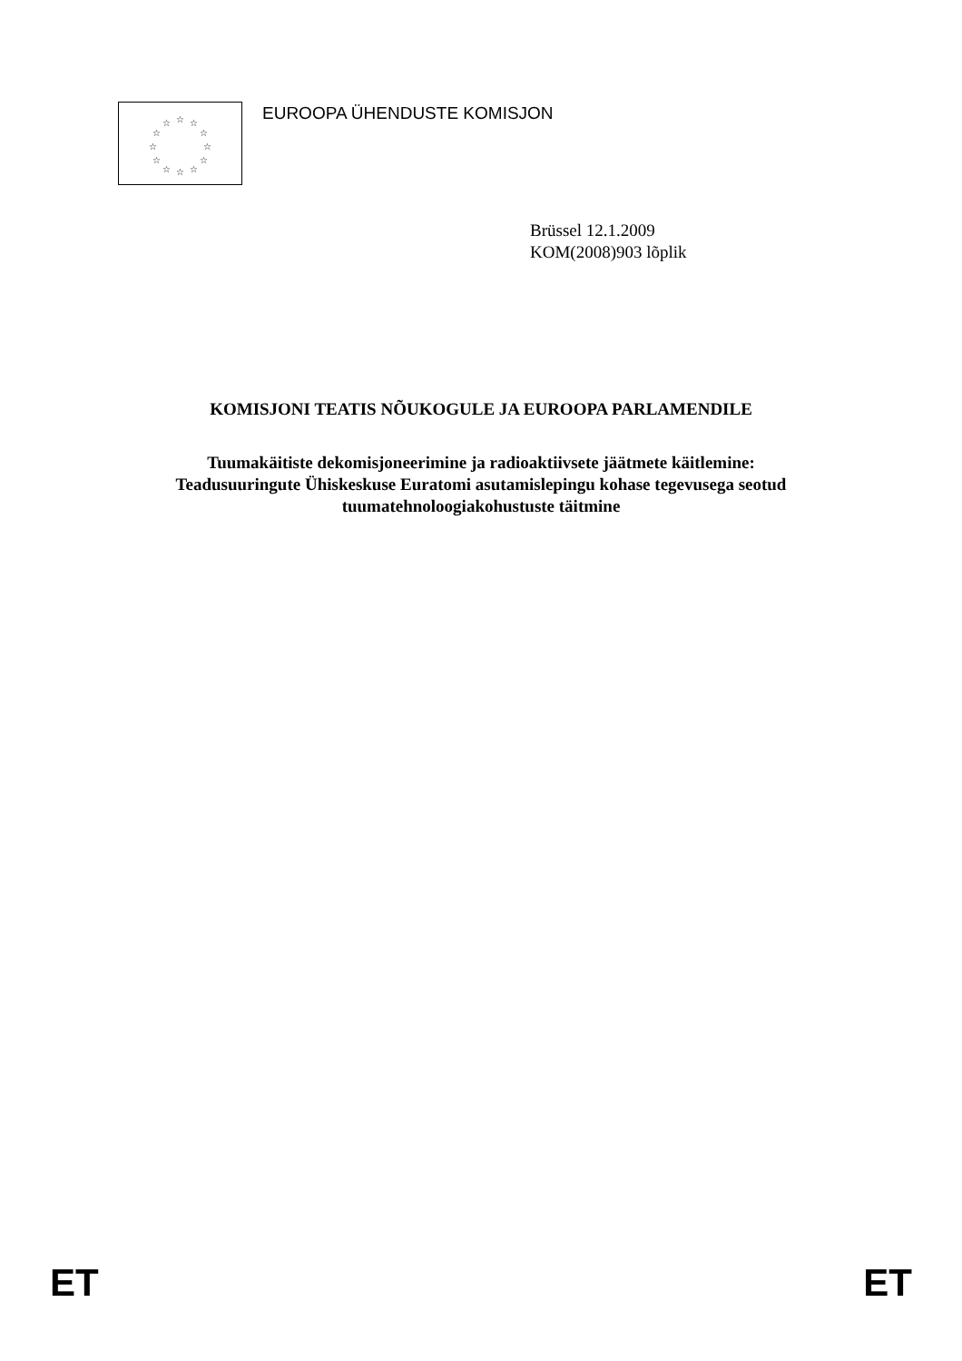☆
☆
☆
☆
☆
☆
☆
☆
☆
☆
☆
☆
EUROOPA ÜHENDUSTE KOMISJON
Brüssel 12.1.2009
KOM(2008)903 lõplik
KOMISJONI TEATIS NÕUKOGULE JA EUROOPA PARLAMENDILE
Tuumakäitiste dekomisjoneerimine ja radioaktiivsete jäätmete käitlemine:
Teadusuuringute Ühiskeskuse Euratomi asutamislepingu kohase tegevusega seotud
tuumatehnoloogiakohustuste täitmine
ET ET